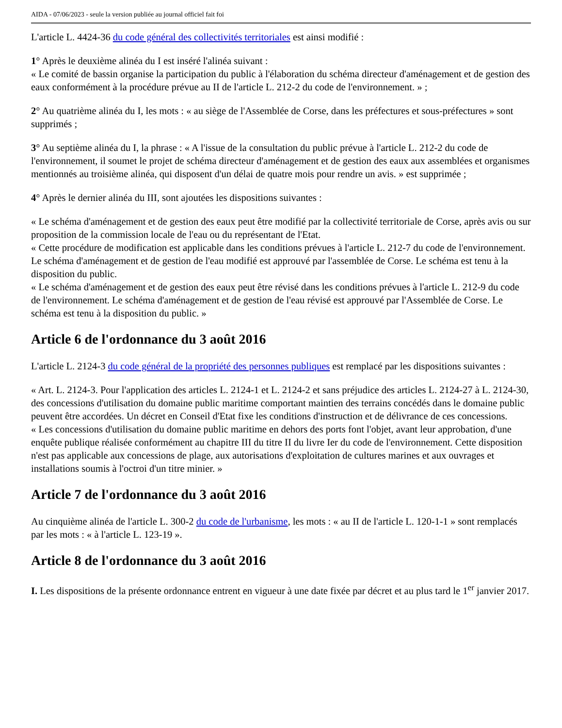AIDA - 07/06/2023 - seule la version publiée au journal officiel fait foi
L'article L. 4424-36 du code général des collectivités territoriales est ainsi modifié :
1° Après le deuxième alinéa du I est inséré l'alinéa suivant :
« Le comité de bassin organise la participation du public à l'élaboration du schéma directeur d'aménagement et de gestion des eaux conformément à la procédure prévue au II de l'article L. 212-2 du code de l'environnement. » ;
2° Au quatrième alinéa du I, les mots : « au siège de l'Assemblée de Corse, dans les préfectures et sous-préfectures » sont supprimés ;
3° Au septième alinéa du I, la phrase : « A l'issue de la consultation du public prévue à l'article L. 212-2 du code de l'environnement, il soumet le projet de schéma directeur d'aménagement et de gestion des eaux aux assemblées et organismes mentionnés au troisième alinéa, qui disposent d'un délai de quatre mois pour rendre un avis. » est supprimée ;
4° Après le dernier alinéa du III, sont ajoutées les dispositions suivantes :
« Le schéma d'aménagement et de gestion des eaux peut être modifié par la collectivité territoriale de Corse, après avis ou sur proposition de la commission locale de l'eau ou du représentant de l'Etat.
« Cette procédure de modification est applicable dans les conditions prévues à l'article L. 212-7 du code de l'environnement. Le schéma d'aménagement et de gestion de l'eau modifié est approuvé par l'assemblée de Corse. Le schéma est tenu à la disposition du public.
« Le schéma d'aménagement et de gestion des eaux peut être révisé dans les conditions prévues à l'article L. 212-9 du code de l'environnement. Le schéma d'aménagement et de gestion de l'eau révisé est approuvé par l'Assemblée de Corse. Le schéma est tenu à la disposition du public. »
Article 6 de l'ordonnance du 3 août 2016
L'article L. 2124-3 du code général de la propriété des personnes publiques est remplacé par les dispositions suivantes :
« Art. L. 2124-3. Pour l'application des articles L. 2124-1 et L. 2124-2 et sans préjudice des articles L. 2124-27 à L. 2124-30, des concessions d'utilisation du domaine public maritime comportant maintien des terrains concédés dans le domaine public peuvent être accordées. Un décret en Conseil d'Etat fixe les conditions d'instruction et de délivrance de ces concessions.
« Les concessions d'utilisation du domaine public maritime en dehors des ports font l'objet, avant leur approbation, d'une enquête publique réalisée conformément au chapitre III du titre II du livre Ier du code de l'environnement. Cette disposition n'est pas applicable aux concessions de plage, aux autorisations d'exploitation de cultures marines et aux ouvrages et installations soumis à l'octroi d'un titre minier. »
Article 7 de l'ordonnance du 3 août 2016
Au cinquième alinéa de l'article L. 300-2 du code de l'urbanisme, les mots : « au II de l'article L. 120-1-1 » sont remplacés par les mots : « à l'article L. 123-19 ».
Article 8 de l'ordonnance du 3 août 2016
I. Les dispositions de la présente ordonnance entrent en vigueur à une date fixée par décret et au plus tard le 1<sup>er</sup> janvier 2017.